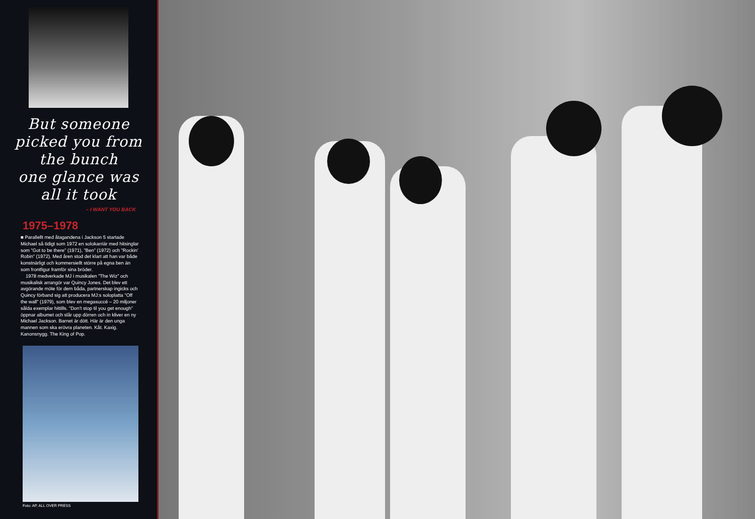But someone
picked you from
the bunch
one glance was
all it took
– I WANT YOU BACK
1975–1978
■ Parallellt med åtagandena i Jackson 5 startade Michael så tidigt som 1972 en solokarriär med hitsinglar som ”Got to be there” (1971), ”Ben” (1972) och ”Rockin’ Robin” (1972). Med åren stod det klart att han var både konstnärligt och kommersiellt större på egna ben än som frontfigur framför sina bröder.
1978 medverkade MJ i musikalen ”The Wiz” och musikalisk arrangör var Quincy Jones. Det blev ett avgörande möte för dem båda, partnerskap ingicks och Quincy förband sig att producera MJ:s soloplatta ”Off the wall” (1979), som blev en megasuccé – 20 miljoner sålda exemplar hittills. ”Don’t stop til you get enough” öppnar albumet och slår upp dörren och in kliver en ny Michael Jackson. Barnet är dött. Här är den unga mannen som ska erövra planeten. Kåt. Kaxig. Kanonsnygg. The King of Pop.
Foto: AP, ALL OVER PRESS